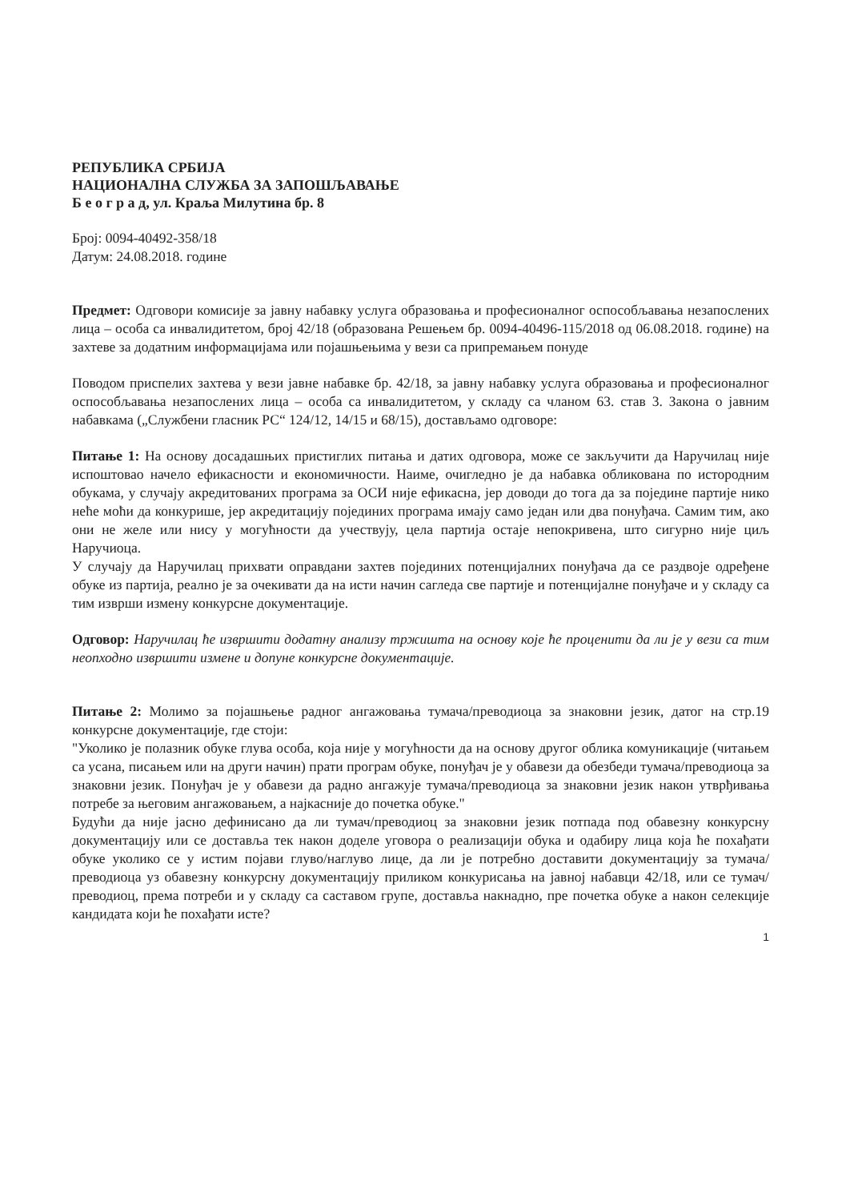РЕПУБЛИКА СРБИЈА
НАЦИОНАЛНА СЛУЖБА ЗА ЗАПОШЉАВАЊЕ
Б е о г р а д, ул. Краља Милутина бр. 8
Број: 0094-40492-358/18
Датум: 24.08.2018. године
Предмет: Одговори комисије за јавну набавку услуга образовања и професионалног оспособљавања незапослених лица – особа са инвалидитетом, број 42/18 (образована Решењем бр. 0094-40496-115/2018 од 06.08.2018. године) на захтеве за додатним информацијама или појашњењима у вези са припремањем понуде
Поводом приспелих захтева у вези јавне набавке бр. 42/18, за јавну набавку услуга образовања и професионалног оспособљавања незапослених лица – особа са инвалидитетом, у складу са чланом 63. став 3. Закона о јавним набавкама („Службени гласник РС“ 124/12, 14/15 и 68/15), достављамо одговоре:
Питање 1: На основу досадашњих пристиглих питања и датих одговора, може се закључити да Наручилац није испоштовао начело ефикасности и економичности. Наиме, очигледно је да набавка обликована по истородним обукама, у случају акредитованих програма за ОСИ није ефикасна, јер доводи до тога да за поједине партије нико неће моћи да конкурише, јер акредитацију појединих програма имају само један или два понуђача. Самим тим, ако они не желе или нису у могућности да учествују, цела партија остаје непокривена, што сигурно није циљ Наручиоца.
У случају да Наручилац прихвати оправдани захтев појединих потенцијалних понуђача да се раздвоје одређене обуке из партија, реално је за очекивати да на исти начин сагледа све партије и потенцијалне понуђаче и у складу са тим изврши измену конкурсне документације.
Одговор: Наручилац ће извршити додатну анализу тржишта на основу које ће проценити да ли је у вези са тим неопходно извршити измене и допуне конкурсне документације.
Питање 2: Молимо за појашњење радног ангажовања тумача/преводиоца за знаковни језик, датог на стр.19 конкурсне документације, где стоји:
"Уколико је полазник обуке глува особа, која није у могућности да на основу другог облика комуникације (читањем са усана, писањем или на други начин) прати програм обуке, понуђач је у обавези да обезбеди тумача/преводиоца за знаковни језик. Понуђач је у обавези да радно ангажује тумача/преводиоца за знаковни језик након утврђивања потребе за његовим ангажовањем, а најкасније до почетка обуке."
Будући да није јасно дефинисано да ли тумач/преводиоц за знаковни језик потпада под обавезну конкурсну документацију или се доставља тек након доделе уговора о реализацији обука и одабиру лица која ће похађати обуке уколико се у истим појави глуво/наглуво лице, да ли је потребно доставити документацију за тумача/преводиоца уз обавезну конкурсну документацију приликом конкурисања на јавној набавци 42/18, или се тумач/преводиоц, према потреби и у складу са саставом групе, доставља накнадно, пре почетка обуке а након селекције кандидата који ће похађати исте?
1